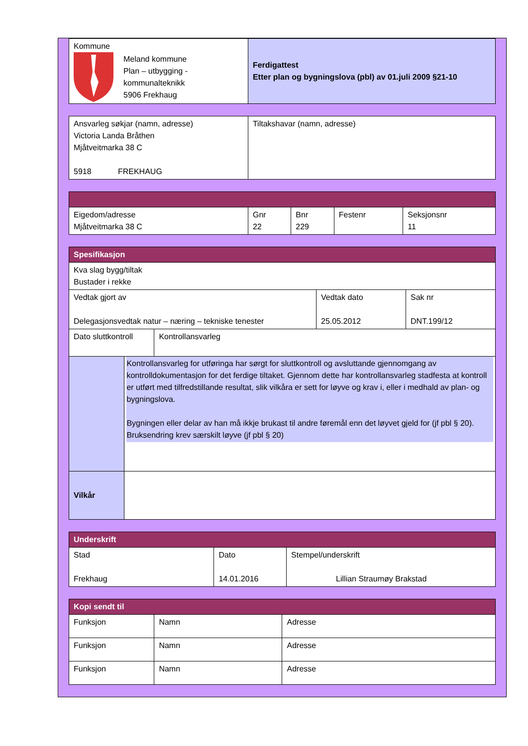| Kommune Meland kommune Plan – utbygging - kommunalteknikk 5906 Frekhaug | Ferdigattest Etter plan og bygningslova (pbl) av 01.juli 2009 §21-10 |
| Ansvarleg søkjar (namn, adresse) Victoria Landa Bråthen Mjåtveitmarka 38 C 5918 FREKHAUG | Tiltakshavar (namn, adresse) |
| Eigedom/adresse Mjåtveitmarka 38 C | Gnr 22 | Bnr 229 | Festenr | Seksjonsnr 11 |
| Spesifikasjon | | |
| Kva slag bygg/tiltak Bustader i rekke | | |
| Vedtak gjort av Delegasjonsvedtak natur – næring – tekniske tenester | Vedtak dato 25.05.2012 | Sak nr DNT.199/12 |
| Dato sluttkontroll | Kontrollansvarleg |
| | Kontrollansvarleg for utføringa har sørgt for sluttkontroll og avsluttande gjennomgang av kontrolldokumentasjon for det ferdige tiltaket. Gjennom dette har kontrollansvarleg stadfesta at kontroll er utført med tilfredstillande resultat, slik vilkåra er sett for løyve og krav i, eller i medhald av plan- og bygningslova. Bygningen eller delar av han må ikkje brukast til andre føremål enn det løyvet gjeld for (jf pbl § 20). Bruksendring krev særskilt løyve (jf pbl § 20) |
| Vilkår | |
| Underskrift | | |
| Stad Frekhaug | Dato 14.01.2016 | Stempel/underskrift Lillian Straumøy Brakstad |
| Kopi sendt til | | |
| Funksjon | Namn | Adresse |
| Funksjon | Namn | Adresse |
| Funksjon | Namn | Adresse |